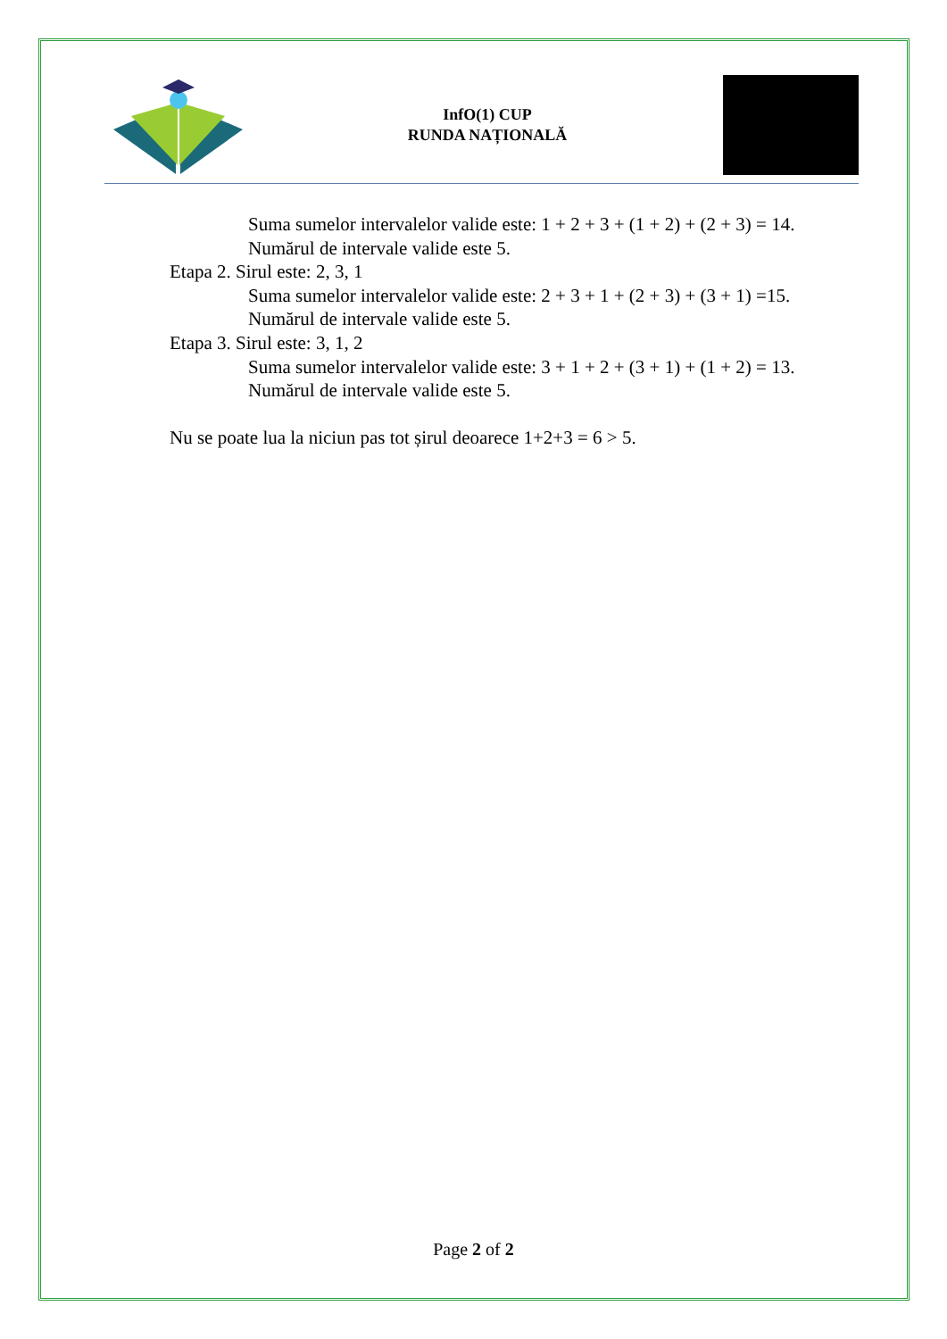InfO(1) CUP
RUNDA NAȚIONALĂ
Suma sumelor intervalelor valide este: 1 + 2 + 3 + (1 + 2) + (2 + 3) = 14.
Numărul de intervale valide este 5.
Etapa 2. Sirul este: 2, 3, 1
Suma sumelor intervalelor valide este: 2 + 3 + 1 + (2 + 3) + (3 + 1) =15.
Numărul de intervale valide este 5.
Etapa 3. Sirul este: 3, 1, 2
Suma sumelor intervalelor valide este: 3 + 1 + 2 + (3 + 1) + (1 + 2) = 13.
Numărul de intervale valide este 5.
Nu se poate lua la niciun pas tot șirul deoarece 1+2+3 = 6 > 5.
Page 2 of 2